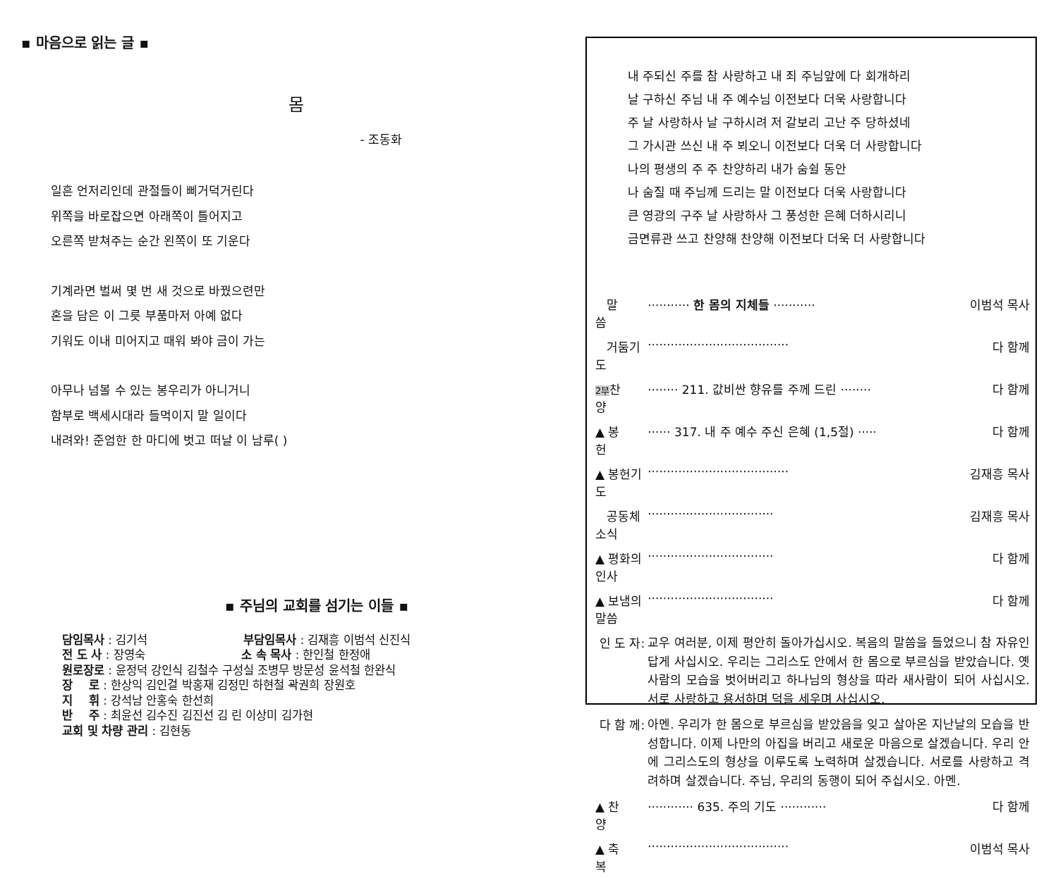▪ 마음으로 읽는 글 ▪
몸
- 조동화
일흔 언저리인데 관절들이 삐거덕거린다
위쪽을 바로잡으면 아래쪽이 틀어지고
오른쪽 받쳐주는 순간 왼쪽이 또 기운다
기계라면 벌써 몇 번 새 것으로 바꿨으련만
혼을 담은 이 그릇 부품마저 아예 없다
기워도 이내 미어지고 때워 봐야 금이 가는
아무나 넘볼 수 있는 봉우리가 아니거니
함부로 백세시대라 들먹이지 말 일이다
내려와! 준엄한 한 마디에 벗고 떠날 이 남루( )
▪ 주님의 교회를 섬기는 이들 ▪
담임목사 : 김기석 부담임목사 : 김재흥 이범석 신진식
전 도 사 : 장영숙 소 속 목사 : 한인철 한정애
원로장로 : 윤정덕 강인식 김철수 구성실 조병무 방문성 윤석철 한완식
장 로 : 한상익 김인걸 박홍재 김정민 하현철 곽권희 장원호
지 휘 : 강석남 안홍숙 한선희
반 주 : 최윤선 김수진 김진선 김 린 이상미 김가현
교회 및 차량 관리 : 김현동
내 주되신 주를 참 사랑하고 내 죄 주님앞에 다 회개하리
날 구하신 주님 내 주 예수님 이전보다 더욱 사랑합니다
주 날 사랑하사 날 구하시려 저 갈보리 고난 주 당하셨네
그 가시관 쓰신 내 주 뵈오니 이전보다 더욱 더 사랑합니다
나의 평생의 주 주 찬양하리 내가 숨쉴 동안
나 숨질 때 주님께 드리는 말 이전보다 더욱 사랑합니다
큰 영광의 구주 날 사랑하사 그 풍성한 은혜 더하시리니
금면류관 쓰고 찬양해 찬양해 이전보다 더욱 더 사랑합니다
| 말 씀 | ··········· 한 몸의 지체들 ··········· | 이범석 목사 |
| 거둠기도 | ····································· | 다 함께 |
| 2부 찬 양 | ········ 211. 값비싼 향유를 주께 드린 ········ | 다 함께 |
| ▲ 봉 헌 | ······ 317. 내 주 예수 주신 은혜 (1,5절) ····· | 다 함께 |
| ▲ 봉헌기도 | ····································· | 김재흥 목사 |
| 공동체 소식 | ································· | 김재흥 목사 |
| ▲ 평화의 인사 | ································· | 다 함께 |
| ▲ 보냄의 말씀 | ································· | 다 함께 |
| 인 도 자: | 교우 여러분, 이제 평안히 돌아가십시오. 복음의 말씀을 들었으니 참 자유인답게 사십시오. 우리는 그리스도 안에서 한 몸으로 부르심을 받았습니다. 옛사람의 모습을 벗어버리고 하나님의 형상을 따라 새사람이 되어 사십시오. 서로 사랑하고 용서하며 덕을 세우며 사십시오. | |
| 다 함 께: | 아멘. 우리가 한 몸으로 부르심을 받았음을 잊고 살아온 지난날의 모습을 반성합니다. 이제 나만의 아집을 버리고 새로운 마음으로 살겠습니다. 우리 안에 그리스도의 형상을 이루도록 노력하며 살겠습니다. 서로를 사랑하고 격려하며 살겠습니다. 주님, 우리의 동행이 되어 주십시오. 아멘. | |
| ▲ 찬 양 | ············ 635. 주의 기도 ············ | 다 함께 |
| ▲ 축 복 | ····································· | 이범석 목사 |